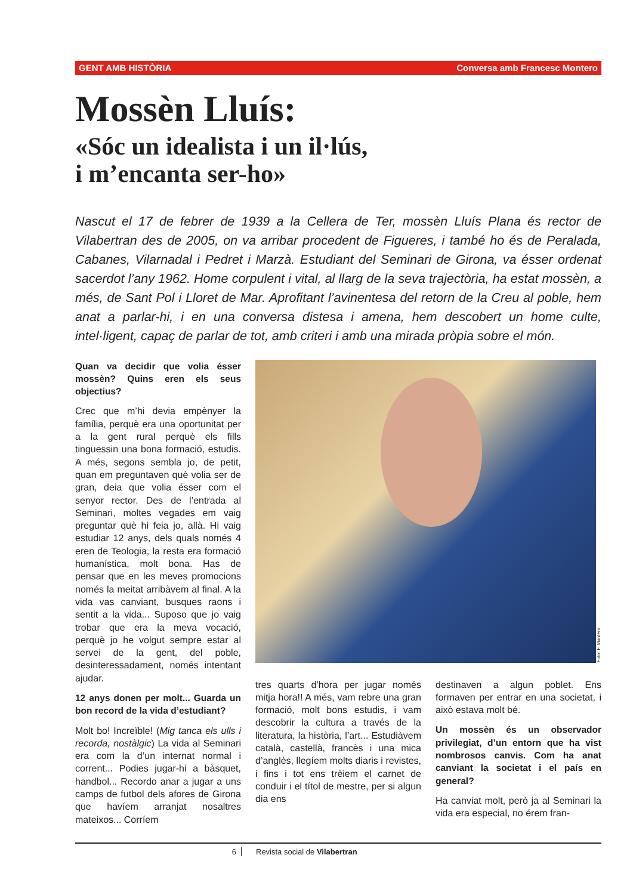GENT AMB HISTÒRIA Conversa amb Francesc Montero
Mossèn Lluís:
«Sóc un idealista i un il·lús,
i m’encanta ser-ho»
Nascut el 17 de febrer de 1939 a la Cellera de Ter, mossèn Lluís Plana és rector de Vilabertran des de 2005, on va arribar procedent de Figueres, i també ho és de Peralada, Cabanes, Vilarnadal i Pedret i Marzà. Estudiant del Seminari de Girona, va ésser ordenat sacerdot l’any 1962. Home corpulent i vital, al llarg de la seva trajectòria, ha estat mossèn, a més, de Sant Pol i Lloret de Mar. Aprofitant l’avinentesa del retorn de la Creu al poble, hem anat a parlar-hi, i en una conversa distesa i amena, hem descobert un home culte, intel·ligent, capaç de parlar de tot, amb criteri i amb una mirada pròpia sobre el món.
Quan va decidir que volia ésser mossèn? Quins eren els seus objectius?
Crec que m’hi devia empènyer la família, perquè era una oportunitat per a la gent rural perquè els fills tinguessin una bona formació, estudis. A més, segons sembla jo, de petit, quan em preguntaven què volia ser de gran, deia que volia ésser com el senyor rector. Des de l’entrada al Seminari, moltes vegades em vaig preguntar què hi feia jo, allà. Hi vaig estudiar 12 anys, dels quals només 4 eren de Teologia, la resta era formació humanística, molt bona. Has de pensar que en les meves promocions només la meitat arribàvem al final. A la vida vas canviant, busques raons i sentit a la vida... Suposo que jo vaig trobar que era la meva vocació, perquè jo he volgut sempre estar al servei de la gent, del poble, desinteressadament, només intentant ajudar.
12 anys donen per molt... Guarda un bon record de la vida d’estudiant?
Molt bo! Increïble! (Mig tanca els ulls i recorda, nostàlgic) La vida al Seminari era com la d’un internat normal i corrent... Podies jugar-hi a bàsquet, handbol... Recordo anar a jugar a uns camps de futbol dels afores de Girona que havíem arranjat nosaltres mateixos... Corríem
Foto: F. Montero
tres quarts d’hora per jugar només mitja hora!! A més, vam rebre una gran formació, molt bons estudis, i vam descobrir la cultura a través de la literatura, la història, l’art... Estudiàvem català, castellà, francès i una mica d’anglès, llegíem molts diaris i revistes, i fins i tot ens trèiem el carnet de conduir i el títol de mestre, per si algun dia ens
destinaven a algun poblet. Ens formaven per entrar en una societat, i això estava molt bé.
Un mossèn és un observador privilegiat, d’un entorn que ha vist nombrosos canvis. Com ha anat canviant la societat i el país en general?
Ha canviat molt, però ja al Seminari la vida era especial, no érem fran-
6 Revista social de Vilabertran